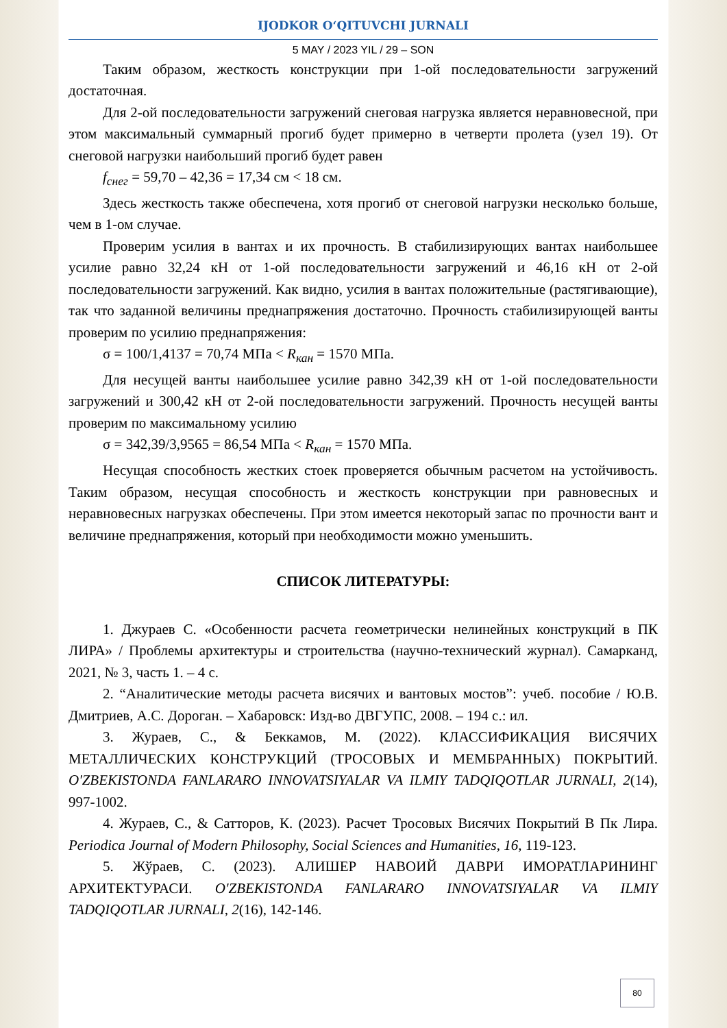IJODKOR O‘QITUVCHI JURNALI
5 MAY / 2023 YIL / 29 – SON
Таким образом, жесткость конструкции при 1-ой последовательности загружений достаточная.
Для 2-ой последовательности загружений снеговая нагрузка является неравновесной, при этом максимальный суммарный прогиб будет примерно в четверти пролета (узел 19). От снеговой нагрузки наибольший прогиб будет равен
f<sub>снег</sub> = 59,70 – 42,36 = 17,34 см < 18 см.
Здесь жесткость также обеспечена, хотя прогиб от снеговой нагрузки несколько больше, чем в 1-ом случае.
Проверим усилия в вантах и их прочность. В стабилизирующих вантах наибольшее усилие равно 32,24 кН от 1-ой последовательности загружений и 46,16 кН от 2-ой последовательности загружений. Как видно, усилия в вантах положительные (растягивающие), так что заданной величины преднапряжения достаточно. Прочность стабилизирующей ванты проверим по усилию преднапряжения:
σ = 100/1,4137 = 70,74 МПа < R<sub>кан</sub> = 1570 МПа.
Для несущей ванты наибольшее усилие равно 342,39 кН от 1-ой последовательности загружений и 300,42 кН от 2-ой последовательности загружений. Прочность несущей ванты проверим по максимальному усилию
σ = 342,39/3,9565 = 86,54 МПа < R<sub>кан</sub> = 1570 МПа.
Несущая способность жестких стоек проверяется обычным расчетом на устойчивость. Таким образом, несущая способность и жесткость конструкции при равновесных и неравновесных нагрузках обеспечены. При этом имеется некоторый запас по прочности вант и величине преднапряжения, который при необходимости можно уменьшить.
СПИСОК ЛИТЕРАТУРЫ:
1. Джураев С. «Особенности расчета геометрически нелинейных конструкций в ПК ЛИРА» / Проблемы архитектуры и строительства (научно-технический журнал). Самарканд, 2021, № 3, часть 1. – 4 с.
2. “Аналитические методы расчета висячих и вантовых мостов”: учеб. пособие / Ю.В. Дмитриев, А.С. Дороган. – Хабаровск: Изд-во ДВГУПС, 2008. – 194 с.: ил.
3. Жураев, С., & Беккамов, М. (2022). КЛАССИФИКАЦИЯ ВИСЯЧИХ МЕТАЛЛИЧЕСКИХ КОНСТРУКЦИЙ (ТРОСОВЫХ И МЕМБРАННЫХ) ПОКРЫТИЙ. O'ZBEKISTONDA FANLARARO INNOVATSIYALAR VA ILMIY TADQIQOTLAR JURNALI, 2(14), 997-1002.
4. Жураев, С., & Сатторов, К. (2023). Расчет Тросовых Висячих Покрытий В Пк Лира. Periodica Journal of Modern Philosophy, Social Sciences and Humanities, 16, 119-123.
5. Жўраев, С. (2023). АЛИШЕР НАВОИЙ ДАВРИ ИМОРАТЛАРИНИНГ АРХИТЕКТУРАСИ. O'ZBEKISTONDA FANLARARO INNOVATSIYALAR VA ILMIY TADQIQOTLAR JURNALI, 2(16), 142-146.
80